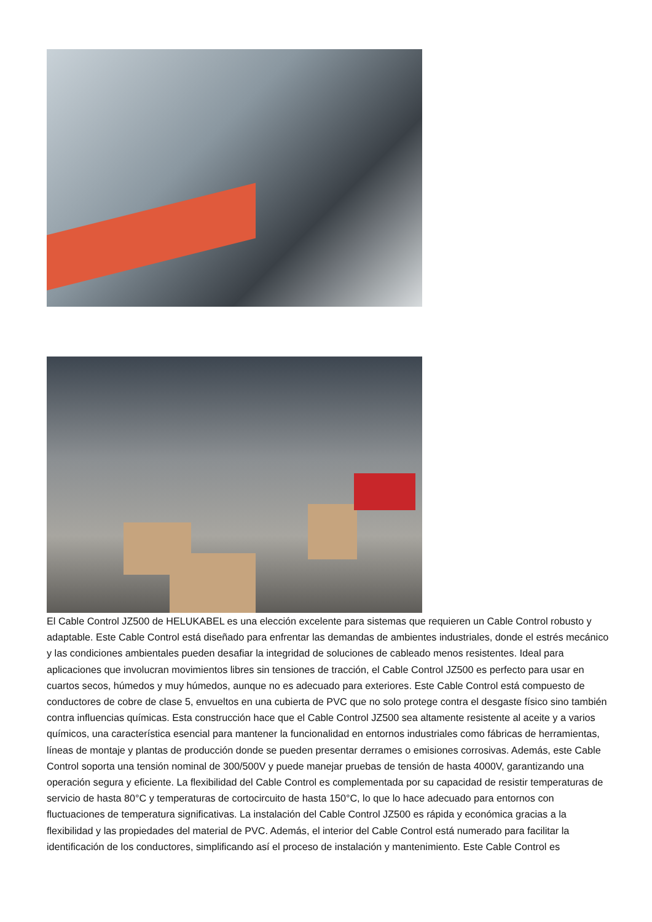El Cable Control JZ500 de HELUKABEL es una elección excelente para sistemas que requieren un Cable Control robusto y adaptable. Este Cable Control está diseñado para enfrentar las demandas de ambientes industriales, donde el estrés mecánico y las condiciones ambientales pueden desafiar la integridad de soluciones de cableado menos resistentes. Ideal para aplicaciones que involucran movimientos libres sin tensiones de tracción, el Cable Control JZ500 es perfecto para usar en cuartos secos, húmedos y muy húmedos, aunque no es adecuado para exteriores. Este Cable Control está compuesto de conductores de cobre de clase 5, envueltos en una cubierta de PVC que no solo protege contra el desgaste físico sino también contra influencias químicas. Esta construcción hace que el Cable Control JZ500 sea altamente resistente al aceite y a varios químicos, una característica esencial para mantener la funcionalidad en entornos industriales como fábricas de herramientas, líneas de montaje y plantas de producción donde se pueden presentar derrames o emisiones corrosivas. Además, este Cable Control soporta una tensión nominal de 300/500V y puede manejar pruebas de tensión de hasta 4000V, garantizando una operación segura y eficiente. La flexibilidad del Cable Control es complementada por su capacidad de resistir temperaturas de servicio de hasta 80°C y temperaturas de cortocircuito de hasta 150°C, lo que lo hace adecuado para entornos con fluctuaciones de temperatura significativas. La instalación del Cable Control JZ500 es rápida y económica gracias a la flexibilidad y las propiedades del material de PVC. Además, el interior del Cable Control está numerado para facilitar la identificación de los conductores, simplificando así el proceso de instalación y mantenimiento. Este Cable Control es